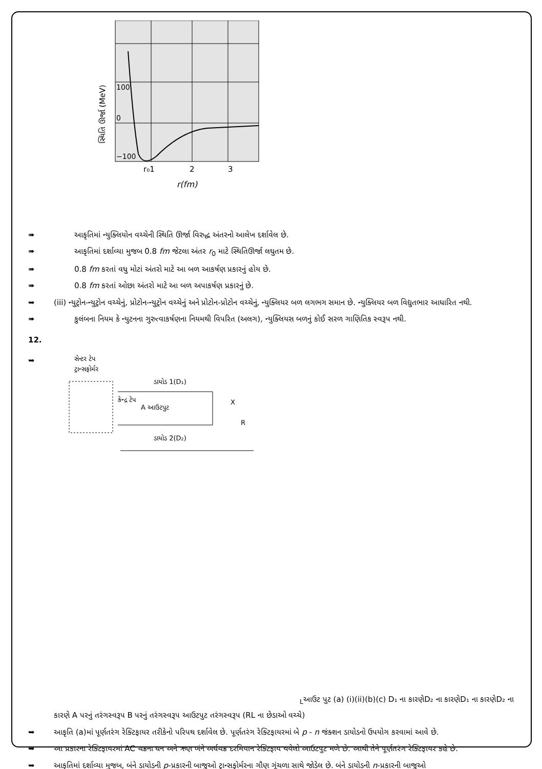100
0
−100
r₀1
2
3
r(fm)
સ્થિતિ ઊર્જા (MeV)
➠ આકૃતિમાં ન્યુક્લિયોન વચ્ચેની સ્થિતિ ઊર્જા વિરુદ્ધ અંતરનો આલેખ દર્શાવેલ છે.
➠ આકૃતિમાં દર્શાવ્યા મુજબ 0.8 fm જેટલા અંતર r<sub>0</sub> માટે સ્થિતિઊર્જા લઘુતમ છે.
➠ 0.8 fm કરતાં વધુ મોટાં અંતરો માટે આ બળ આકર્ષણ પ્રકારનું હોય છે.
➠ 0.8 fm કરતાં ઓછા અંતરો માટે આ બળ અપાકર્ષણ પ્રકારનું છે.
➥ (iii) ન્યુટ્રોન-ન્યુટ્રોન વચ્ચેનું, પ્રોટોન-ન્યુટ્રોન વચ્ચેનું અને પ્રોટોન-પ્રોટોન વચ્ચેનું, ન્યુક્લિયર બળ લગભગ સમાન છે. ન્યુક્લિયર બળ વિદ્યુતભાર આધારિત નથી.
➠ કુલંબના નિયમ કે ન્યુટનના ગુરુત્વાકર્ષણના નિયમથી વિપરિત (અલગ), ન્યુક્લિયસ બળનું કોઈ સરળ ગાણિતિક સ્વરૂપ નથી.
12.
➥
સેન્ટર ટેપ
ટ્રાન્સફોર્મર
ડાયોડ 1(D₁)
ડાયોડ 2(D₂)
કેન્દ્ર ટેપ
A આઉટપુટ
X
RL
આઉટ પુટ
(a)
(i)
(ii)
(b)
(c)
D₁ ના કારણે
D₂ ના કારણે
D₁ ના કારણે
D₂ ના કારણે
A પરનું તરંગસ્વરૂપ
B પરનું તરંગસ્વરૂપ
આઉટપુટ તરંગસ્વરૂપ (RL ના છેડાઓ વચ્ચે)
➥ આકૃતિ (a)માં પૂર્ણતરંગ રેક્ટિફાયર તરીકેનો પરિપથ દર્શાવેલ છે. પૂર્ણતરંગ રેક્ટિફાયરમાં બે p - n જંક્શન ડાયોડનો ઉપયોગ કરવામાં આવે છે.
➥ આ પ્રકારના રેક્ટિફાયરમાં AC ચક્રના ધન અને ઋણ બંને અર્ધચક્ર દરમિયાન રેક્ટિફાય થયેલો આઉટપુટ મળે છે. આથી તેને પૂર્ણતરંગ રેક્ટિફાયર કહે છે.
➥ આકૃતિમાં દર્શાવ્યા મુજબ, બંને ડાયોડની p-પ્રકારની બાજુઓ ટ્રાન્સફોર્મરના ગૌણ ગૂંચળા સાથે જોડેલ છે. બંને ડાયોડની n-પ્રકારની બાજુઓ